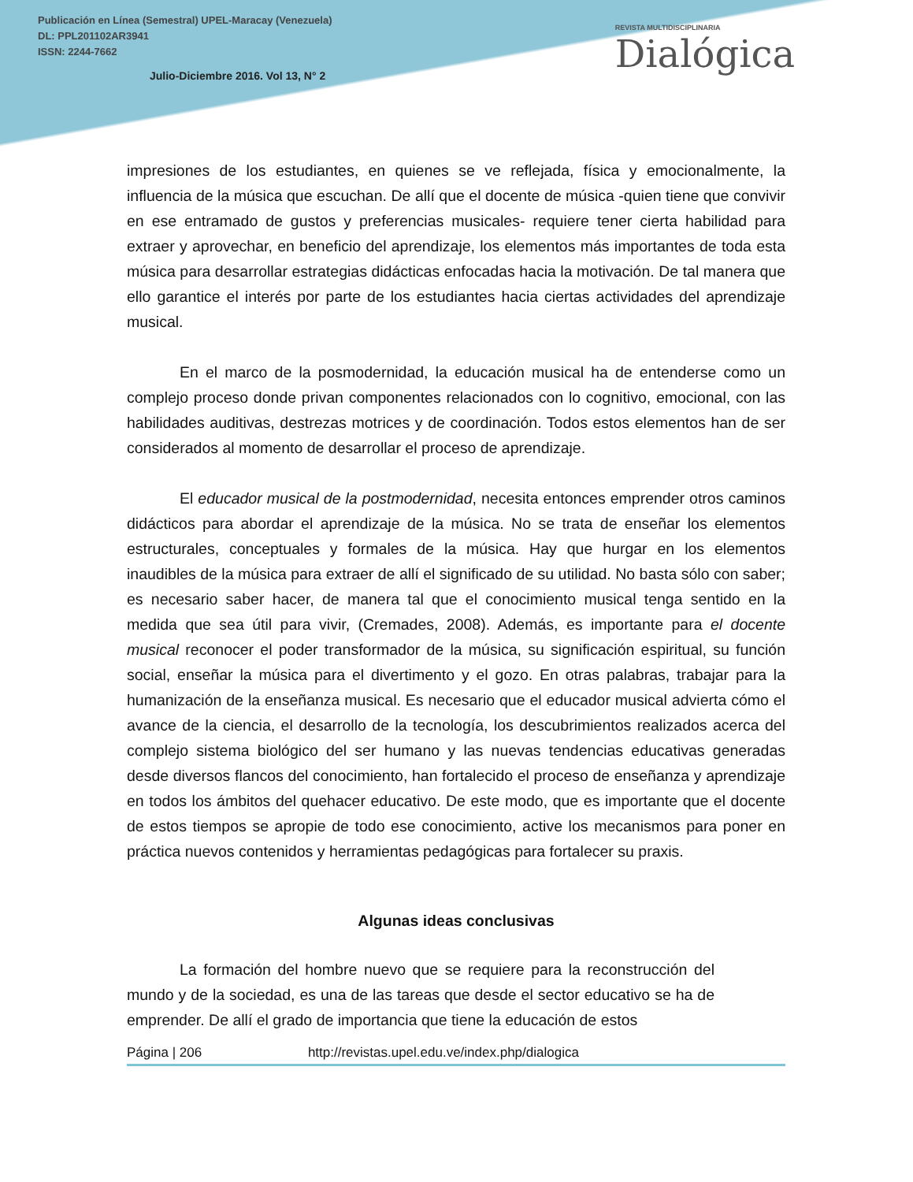Publicación en Línea (Semestral) UPEL-Maracay (Venezuela)
DL: PPL201102AR3941
ISSN: 2244-7662
Julio-Diciembre 2016. Vol 13, N° 2
REVISTA MULTIDISCIPLINARIA
Dialógica
impresiones de los estudiantes, en quienes se ve reflejada, física y emocionalmente, la influencia de la música que escuchan. De allí que el docente de música -quien tiene que convivir en ese entramado de gustos y preferencias musicales- requiere tener cierta habilidad para extraer y aprovechar, en beneficio del aprendizaje, los elementos más importantes de toda esta música para desarrollar estrategias didácticas enfocadas hacia la motivación. De tal manera que ello garantice el interés por parte de los estudiantes hacia ciertas actividades del aprendizaje musical.
En el marco de la posmodernidad, la educación musical ha de entenderse como un complejo proceso donde privan componentes relacionados con lo cognitivo, emocional, con las habilidades auditivas, destrezas motrices y de coordinación. Todos estos elementos han de ser considerados al momento de desarrollar el proceso de aprendizaje.
El educador musical de la postmodernidad, necesita entonces emprender otros caminos didácticos para abordar el aprendizaje de la música. No se trata de enseñar los elementos estructurales, conceptuales y formales de la música. Hay que hurgar en los elementos inaudibles de la música para extraer de allí el significado de su utilidad. No basta sólo con saber; es necesario saber hacer, de manera tal que el conocimiento musical tenga sentido en la medida que sea útil para vivir, (Cremades, 2008). Además, es importante para el docente musical reconocer el poder transformador de la música, su significación espiritual, su función social, enseñar la música para el divertimento y el gozo. En otras palabras, trabajar para la humanización de la enseñanza musical. Es necesario que el educador musical advierta cómo el avance de la ciencia, el desarrollo de la tecnología, los descubrimientos realizados acerca del complejo sistema biológico del ser humano y las nuevas tendencias educativas generadas desde diversos flancos del conocimiento, han fortalecido el proceso de enseñanza y aprendizaje en todos los ámbitos del quehacer educativo. De este modo, que es importante que el docente de estos tiempos se apropie de todo ese conocimiento, active los mecanismos para poner en práctica nuevos contenidos y herramientas pedagógicas para fortalecer su praxis.
Algunas ideas conclusivas
La formación del hombre nuevo que se requiere para la reconstrucción del mundo y de la sociedad, es una de las tareas que desde el sector educativo se ha de emprender. De allí el grado de importancia que tiene la educación de estos
Página | 206 http://revistas.upel.edu.ve/index.php/dialogica